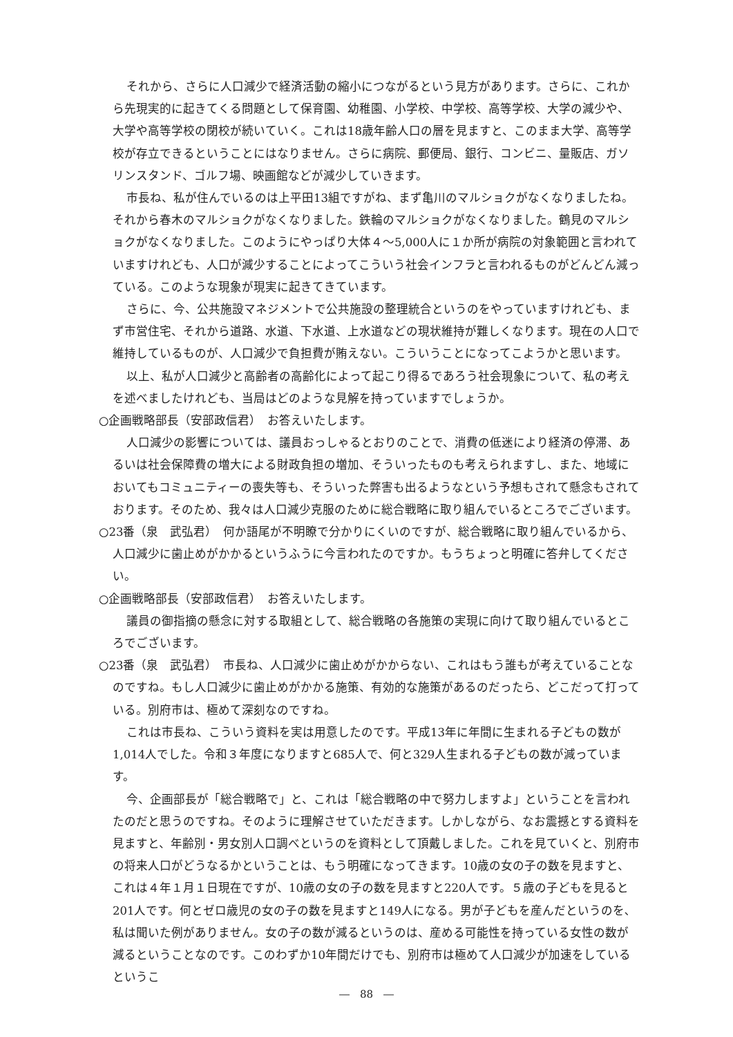それから、さらに人口減少で経済活動の縮小につながるという見方があります。さらに、これから先現実的に起きてくる問題として保育園、幼稚園、小学校、中学校、高等学校、大学の減少や、大学や高等学校の閉校が続いていく。これは18歳年齢人口の層を見ますと、このまま大学、高等学校が存立できるということにはなりません。さらに病院、郵便局、銀行、コンビニ、量販店、ガソリンスタンド、ゴルフ場、映画館などが減少していきます。
市長ね、私が住んでいるのは上平田13組ですがね、まず亀川のマルショクがなくなりましたね。それから春木のマルショクがなくなりました。鉄輪のマルショクがなくなりました。鶴見のマルショクがなくなりました。このようにやっぱり大体４～5,000人に１か所が病院の対象範囲と言われていますけれども、人口が減少することによってこういう社会インフラと言われるものがどんどん減っている。このような現象が現実に起きてきています。
さらに、今、公共施設マネジメントで公共施設の整理統合というのをやっていますけれども、まず市営住宅、それから道路、水道、下水道、上水道などの現状維持が難しくなります。現在の人口で維持しているものが、人口減少で負担費が賄えない。こういうことになってこようかと思います。
以上、私が人口減少と高齢者の高齢化によって起こり得るであろう社会現象について、私の考えを述べましたけれども、当局はどのような見解を持っていますでしょうか。
○企画戦略部長（安部政信君）　お答えいたします。
人口減少の影響については、議員おっしゃるとおりのことで、消費の低迷により経済の停滞、あるいは社会保障費の増大による財政負担の増加、そういったものも考えられますし、また、地域においてもコミュニティーの喪失等も、そういった弊害も出るようなという予想もされて懸念もされております。そのため、我々は人口減少克服のために総合戦略に取り組んでいるところでございます。
○23番（泉　武弘君）　何か語尾が不明瞭で分かりにくいのですが、総合戦略に取り組んでいるから、人口減少に歯止めがかかるというふうに今言われたのですか。もうちょっと明確に答弁してください。
○企画戦略部長（安部政信君）　お答えいたします。
議員の御指摘の懸念に対する取組として、総合戦略の各施策の実現に向けて取り組んでいるところでございます。
○23番（泉　武弘君）　市長ね、人口減少に歯止めがかからない、これはもう誰もが考えていることなのですね。もし人口減少に歯止めがかかる施策、有効的な施策があるのだったら、どこだって打っている。別府市は、極めて深刻なのですね。
これは市長ね、こういう資料を実は用意したのです。平成13年に年間に生まれる子どもの数が1,014人でした。令和３年度になりますと685人で、何と329人生まれる子どもの数が減っています。
今、企画部長が「総合戦略で」と、これは「総合戦略の中で努力しますよ」ということを言われたのだと思うのですね。そのように理解させていただきます。しかしながら、なお震撼とする資料を見ますと、年齢別・男女別人口調べというのを資料として頂戴しました。これを見ていくと、別府市の将来人口がどうなるかということは、もう明確になってきます。10歳の女の子の数を見ますと、これは４年１月１日現在ですが、10歳の女の子の数を見ますと220人です。５歳の子どもを見ると201人です。何とゼロ歳児の女の子の数を見ますと149人になる。男が子どもを産んだというのを､私は聞いた例がありません。女の子の数が減るというのは、産める可能性を持っている女性の数が減るということなのです。このわずか10年間だけでも、別府市は極めて人口減少が加速をしているというこ
―　88　―